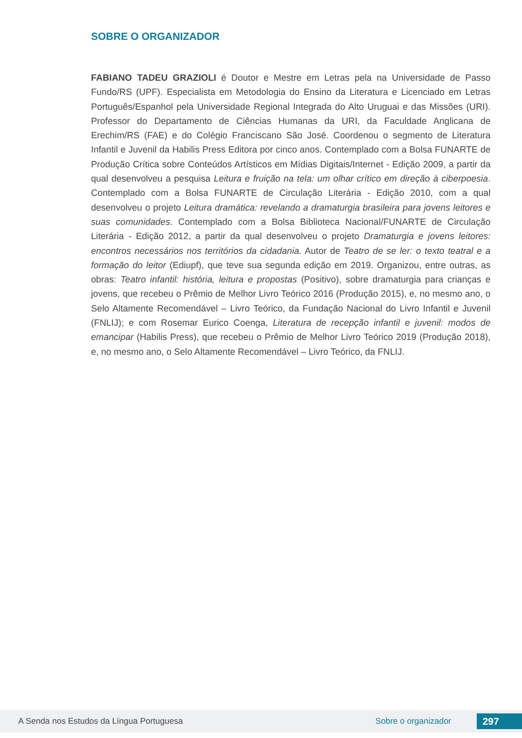SOBRE O ORGANIZADOR
FABIANO TADEU GRAZIOLI é Doutor e Mestre em Letras pela na Universidade de Passo Fundo/RS (UPF). Especialista em Metodologia do Ensino da Literatura e Licenciado em Letras Português/Espanhol pela Universidade Regional Integrada do Alto Uruguai e das Missões (URI). Professor do Departamento de Ciências Humanas da URI, da Faculdade Anglicana de Erechim/RS (FAE) e do Colégio Franciscano São José. Coordenou o segmento de Literatura Infantil e Juvenil da Habilis Press Editora por cinco anos. Contemplado com a Bolsa FUNARTE de Produção Crítica sobre Conteúdos Artísticos em Mídias Digitais/Internet - Edição 2009, a partir da qual desenvolveu a pesquisa Leitura e fruição na tela: um olhar crítico em direção à ciberpoesia. Contemplado com a Bolsa FUNARTE de Circulação Literária - Edição 2010, com a qual desenvolveu o projeto Leitura dramática: revelando a dramaturgia brasileira para jovens leitores e suas comunidades. Contemplado com a Bolsa Biblioteca Nacional/FUNARTE de Circulação Literária - Edição 2012, a partir da qual desenvolveu o projeto Dramaturgia e jovens leitores: encontros necessários nos territórios da cidadania. Autor de Teatro de se ler: o texto teatral e a formação do leitor (Ediupf), que teve sua segunda edição em 2019. Organizou, entre outras, as obras: Teatro infantil: história, leitura e propostas (Positivo), sobre dramaturgia para crianças e jovens, que recebeu o Prêmio de Melhor Livro Teórico 2016 (Produção 2015), e, no mesmo ano, o Selo Altamente Recomendável – Livro Teórico, da Fundação Nacional do Livro Infantil e Juvenil (FNLIJ); e com Rosemar Eurico Coenga, Literatura de recepção infantil e juvenil: modos de emancipar (Habilis Press), que recebeu o Prêmio de Melhor Livro Teórico 2019 (Produção 2018), e, no mesmo ano, o Selo Altamente Recomendável – Livro Teórico, da FNLIJ.
A Senda nos Estudos da Língua Portuguesa Sobre o organizador 297